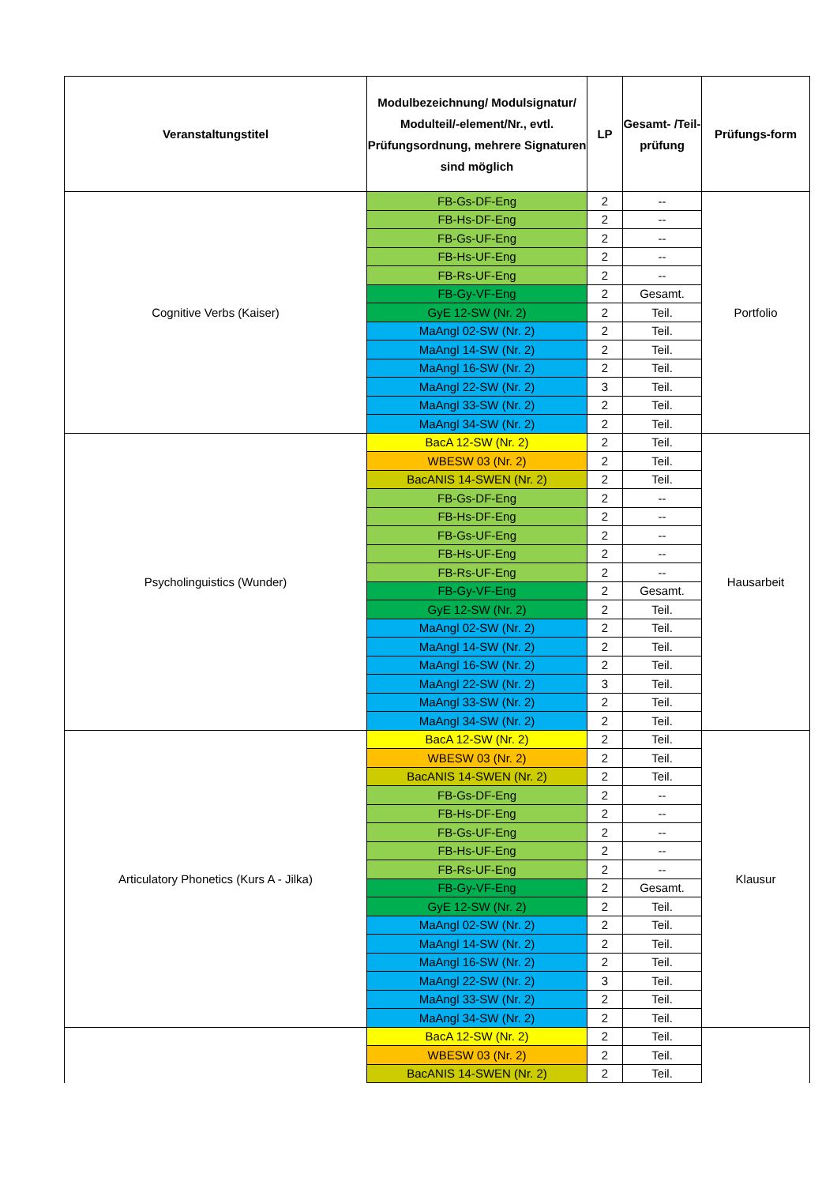| Veranstaltungstitel | Modulbezeichnung/ Modulsignatur/ Modulteil/-element/Nr., evtl. Prüfungsordnung, mehrere Signaturen sind möglich | LP | Gesamt- /Teil- prüfung | Prüfungs-form |
| --- | --- | --- | --- | --- |
| Cognitive Verbs (Kaiser) | FB-Gs-DF-Eng | 2 | -- | Portfolio |
| | FB-Hs-DF-Eng | 2 | -- | |
| | FB-Gs-UF-Eng | 2 | -- | |
| | FB-Hs-UF-Eng | 2 | -- | |
| | FB-Rs-UF-Eng | 2 | -- | |
| | FB-Gy-VF-Eng | 2 | Gesamt. | |
| | GyE 12-SW (Nr. 2) | 2 | Teil. | |
| | MaAngl 02-SW (Nr. 2) | 2 | Teil. | |
| | MaAngl 14-SW (Nr. 2) | 2 | Teil. | |
| | MaAngl 16-SW (Nr. 2) | 2 | Teil. | |
| | MaAngl 22-SW (Nr. 2) | 3 | Teil. | |
| | MaAngl 33-SW (Nr. 2) | 2 | Teil. | |
| | MaAngl 34-SW (Nr. 2) | 2 | Teil. | |
| Psycholinguistics (Wunder) | BacA 12-SW (Nr. 2) | 2 | Teil. | Hausarbeit |
| | WBESW 03 (Nr. 2) | 2 | Teil. | |
| | BacANIS 14-SWEN (Nr. 2) | 2 | Teil. | |
| | FB-Gs-DF-Eng | 2 | -- | |
| | FB-Hs-DF-Eng | 2 | -- | |
| | FB-Gs-UF-Eng | 2 | -- | |
| | FB-Hs-UF-Eng | 2 | -- | |
| | FB-Rs-UF-Eng | 2 | -- | |
| | FB-Gy-VF-Eng | 2 | Gesamt. | |
| | GyE 12-SW (Nr. 2) | 2 | Teil. | |
| | MaAngl 02-SW (Nr. 2) | 2 | Teil. | |
| | MaAngl 14-SW (Nr. 2) | 2 | Teil. | |
| | MaAngl 16-SW (Nr. 2) | 2 | Teil. | |
| | MaAngl 22-SW (Nr. 2) | 3 | Teil. | |
| | MaAngl 33-SW (Nr. 2) | 2 | Teil. | |
| | MaAngl 34-SW (Nr. 2) | 2 | Teil. | |
| Articulatory Phonetics (Kurs A - Jilka) | BacA 12-SW (Nr. 2) | 2 | Teil. | Klausur |
| | WBESW 03 (Nr. 2) | 2 | Teil. | |
| | BacANIS 14-SWEN (Nr. 2) | 2 | Teil. | |
| | FB-Gs-DF-Eng | 2 | -- | |
| | FB-Hs-DF-Eng | 2 | -- | |
| | FB-Gs-UF-Eng | 2 | -- | |
| | FB-Hs-UF-Eng | 2 | -- | |
| | FB-Rs-UF-Eng | 2 | -- | |
| | FB-Gy-VF-Eng | 2 | Gesamt. | |
| | GyE 12-SW (Nr. 2) | 2 | Teil. | |
| | MaAngl 02-SW (Nr. 2) | 2 | Teil. | |
| | MaAngl 14-SW (Nr. 2) | 2 | Teil. | |
| | MaAngl 16-SW (Nr. 2) | 2 | Teil. | |
| | MaAngl 22-SW (Nr. 2) | 3 | Teil. | |
| | MaAngl 33-SW (Nr. 2) | 2 | Teil. | |
| | MaAngl 34-SW (Nr. 2) | 2 | Teil. | |
| | BacA 12-SW (Nr. 2) | 2 | Teil. | |
| | WBESW 03 (Nr. 2) | 2 | Teil. | |
| | BacANIS 14-SWEN (Nr. 2) | 2 | Teil. | |